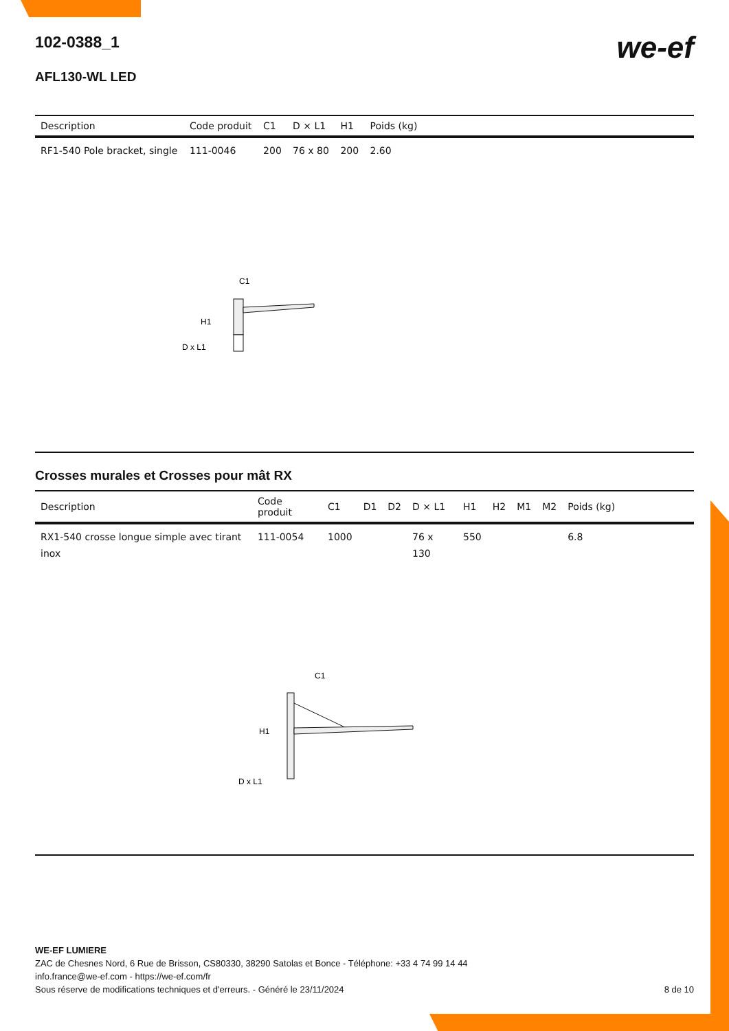we-ef
102-0388_1
AFL130-WL LED
| Description | Code produit | C1 | D × L1 | H1 | Poids (kg) |
| --- | --- | --- | --- | --- | --- |
| RF1-540 Pole bracket, single | 111-0046 | 200 | 76 x 80 | 200 | 2.60 |
C1
H1
D x L1
Crosses murales et Crosses pour mât RX
| Description | Code produit | C1 | D1 | D2 | D × L1 | H1 | H2 | M1 | M2 | Poids (kg) |
| --- | --- | --- | --- | --- | --- | --- | --- | --- | --- | --- |
| RX1-540 crosse longue simple avec tirant inox | 111-0054 | 1000 | | | 76 x 130 | 550 | | | | 6.8 |
C1
H1
D x L1
WE-EF LUMIERE
ZAC de Chesnes Nord, 6 Rue de Brisson, CS80330, 38290 Satolas et Bonce - Téléphone: +33 4 74 99 14 44
info.france@we-ef.com - https://we-ef.com/fr
Sous réserve de modifications techniques et d'erreurs. - Généré le 23/11/2024 8 de 10